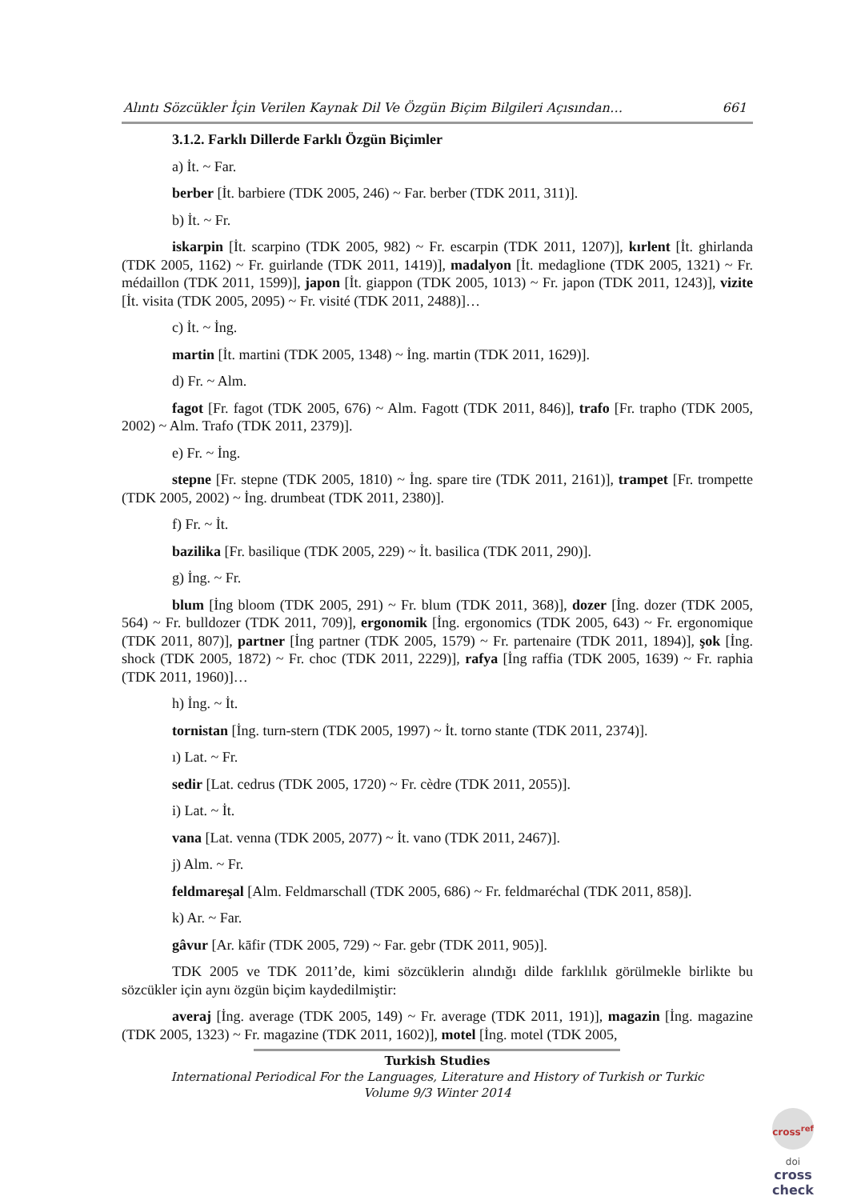Alıntı Sözcükler İçin Verilen Kaynak Dil Ve Özgün Biçim Bilgileri Açısından… 661
3.1.2. Farklı Dillerde Farklı Özgün Biçimler
a) İt. ~ Far.
berber [İt. barbiere (TDK 2005, 246) ~ Far. berber (TDK 2011, 311)].
b) İt. ~ Fr.
iskarpin [İt. scarpino (TDK 2005, 982) ~ Fr. escarpin (TDK 2011, 1207)], kırlent [İt. ghirlanda (TDK 2005, 1162) ~ Fr. guirlande (TDK 2011, 1419)], madalyon [İt. medaglione (TDK 2005, 1321) ~ Fr. médaillon (TDK 2011, 1599)], japon [İt. giappon (TDK 2005, 1013) ~ Fr. japon (TDK 2011, 1243)], vizite [İt. visita (TDK 2005, 2095) ~ Fr. visité (TDK 2011, 2488)]…
c) İt. ~ İng.
martin [İt. martini (TDK 2005, 1348) ~ İng. martin (TDK 2011, 1629)].
d) Fr. ~ Alm.
fagot [Fr. fagot (TDK 2005, 676) ~ Alm. Fagott (TDK 2011, 846)], trafo [Fr. trapho (TDK 2005, 2002) ~ Alm. Trafo (TDK 2011, 2379)].
e) Fr. ~ İng.
stepne [Fr. stepne (TDK 2005, 1810) ~ İng. spare tire (TDK 2011, 2161)], trampet [Fr. trompette (TDK 2005, 2002) ~ İng. drumbeat (TDK 2011, 2380)].
f) Fr. ~ İt.
bazilika [Fr. basilique (TDK 2005, 229) ~ İt. basilica (TDK 2011, 290)].
g) İng. ~ Fr.
blum [İng bloom (TDK 2005, 291) ~ Fr. blum (TDK 2011, 368)], dozer [İng. dozer (TDK 2005, 564) ~ Fr. bulldozer (TDK 2011, 709)], ergonomik [İng. ergonomics (TDK 2005, 643) ~ Fr. ergonomique (TDK 2011, 807)], partner [İng partner (TDK 2005, 1579) ~ Fr. partenaire (TDK 2011, 1894)], şok [İng. shock (TDK 2005, 1872) ~ Fr. choc (TDK 2011, 2229)], rafya [İng raffia (TDK 2005, 1639) ~ Fr. raphia (TDK 2011, 1960)]…
h) İng. ~ İt.
tornistan [İng. turn-stern (TDK 2005, 1997) ~ İt. torno stante (TDK 2011, 2374)].
ı) Lat. ~ Fr.
sedir [Lat. cedrus (TDK 2005, 1720) ~ Fr. cèdre (TDK 2011, 2055)].
i) Lat. ~ İt.
vana [Lat. venna (TDK 2005, 2077) ~ İt. vano (TDK 2011, 2467)].
j) Alm. ~ Fr.
feldmareşal [Alm. Feldmarschall (TDK 2005, 686) ~ Fr. feldmaréchal (TDK 2011, 858)].
k) Ar. ~ Far.
gâvur [Ar. kāfir (TDK 2005, 729) ~ Far. gebr (TDK 2011, 905)].
TDK 2005 ve TDK 2011’de, kimi sözcüklerin alındığı dilde farklılık görülmekle birlikte bu sözcükler için aynı özgün biçim kaydedilmiştir:
averaj [İng. average (TDK 2005, 149) ~ Fr. average (TDK 2011, 191)], magazin [İng. magazine (TDK 2005, 1323) ~ Fr. magazine (TDK 2011, 1602)], motel [İng. motel (TDK 2005,
Turkish Studies
International Periodical For the Languages, Literature and History of Turkish or Turkic
Volume 9/3 Winter 2014
cross<sup>ref</sup>
doi
cross check